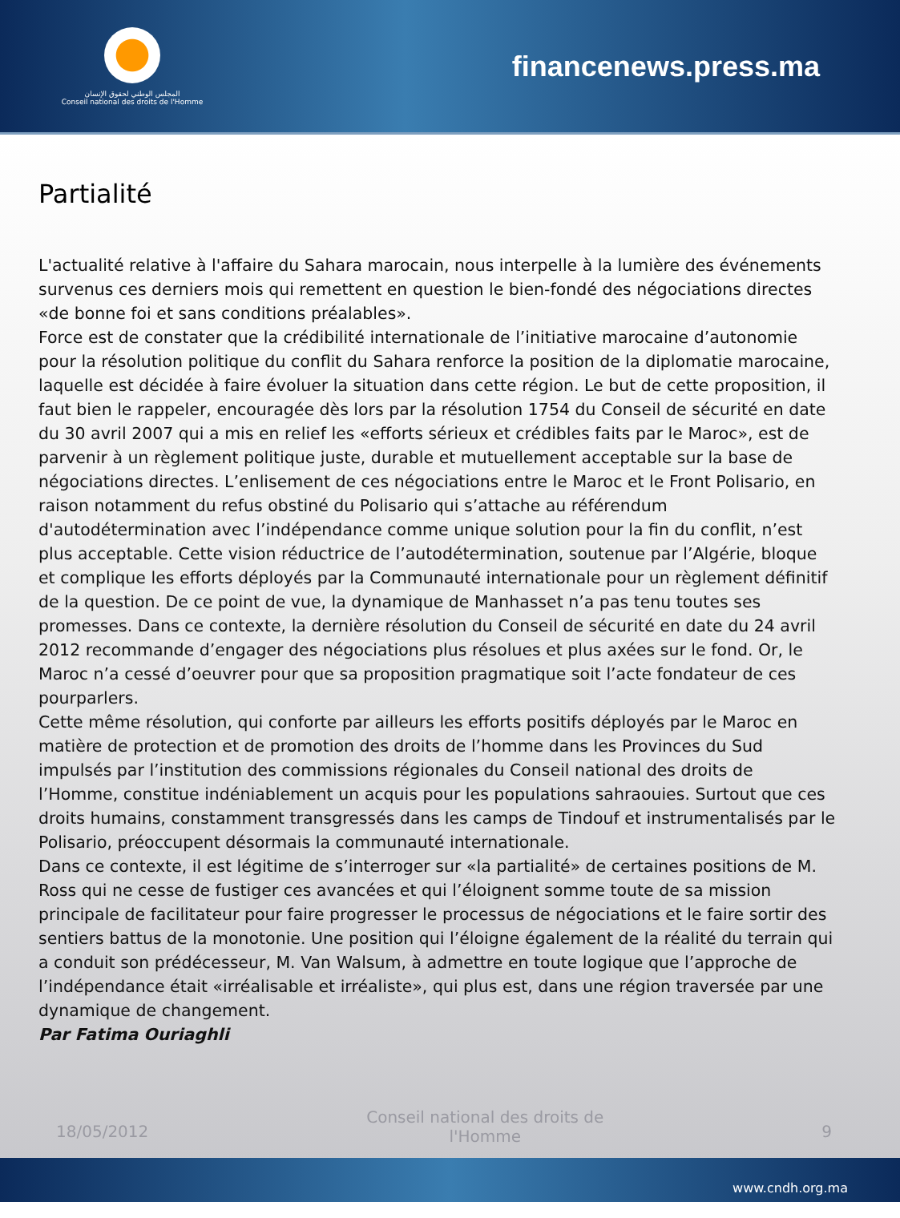المجلس الوطني لحقوق الإنسان
Conseil national des droits de l'Homme
financenews.press.ma
Partialité
L'actualité relative à l'affaire du Sahara marocain, nous interpelle à la lumière des événements survenus ces derniers mois qui remettent en question le bien-fondé des négociations directes «de bonne foi et sans conditions préalables».
Force est de constater que la crédibilité internationale de l’initiative marocaine d’autonomie pour la résolution politique du conflit du Sahara renforce la position de la diplomatie marocaine, laquelle est décidée à faire évoluer la situation dans cette région. Le but de cette proposition, il faut bien le rappeler, encouragée dès lors par la résolution 1754 du Conseil de sécurité en date du 30 avril 2007 qui a mis en relief les «efforts sérieux et crédibles faits par le Maroc», est de parvenir à un règlement politique juste, durable et mutuellement acceptable sur la base de négociations directes. L’enlisement de ces négociations entre le Maroc et le Front Polisario, en raison notamment du refus obstiné du Polisario qui s’attache au référendum d'autodétermination avec l’indépendance comme unique solution pour la fin du conflit, n’est plus acceptable. Cette vision réductrice de l’autodétermination, soutenue par l’Algérie, bloque et complique les efforts déployés par la Communauté internationale pour un règlement définitif de la question. De ce point de vue, la dynamique de Manhasset n’a pas tenu toutes ses promesses. Dans ce contexte, la dernière résolution du Conseil de sécurité en date du 24 avril 2012 recommande d’engager des négociations plus résolues et plus axées sur le fond. Or, le Maroc n’a cessé d’oeuvrer pour que sa proposition pragmatique soit l’acte fondateur de ces pourparlers.
Cette même résolution, qui conforte par ailleurs les efforts positifs déployés par le Maroc en matière de protection et de promotion des droits de l’homme dans les Provinces du Sud impulsés par l’institution des commissions régionales du Conseil national des droits de l’Homme, constitue indéniablement un acquis pour les populations sahraouies. Surtout que ces droits humains, constamment transgressés dans les camps de Tindouf et instrumentalisés par le Polisario, préoccupent désormais la communauté internationale.
Dans ce contexte, il est légitime de s’interroger sur «la partialité» de certaines positions de M. Ross qui ne cesse de fustiger ces avancées et qui l’éloignent somme toute de sa mission principale de facilitateur pour faire progresser le processus de négociations et le faire sortir des sentiers battus de la monotonie. Une position qui l’éloigne également de la réalité du terrain qui a conduit son prédécesseur, M. Van Walsum, à admettre en toute logique que l’approche de l’indépendance était «irréalisable et irréaliste», qui plus est, dans une région traversée par une dynamique de changement.
Par Fatima Ouriaghli
18/05/2012 Conseil national des droits de l'Homme 9
www.cndh.org.ma